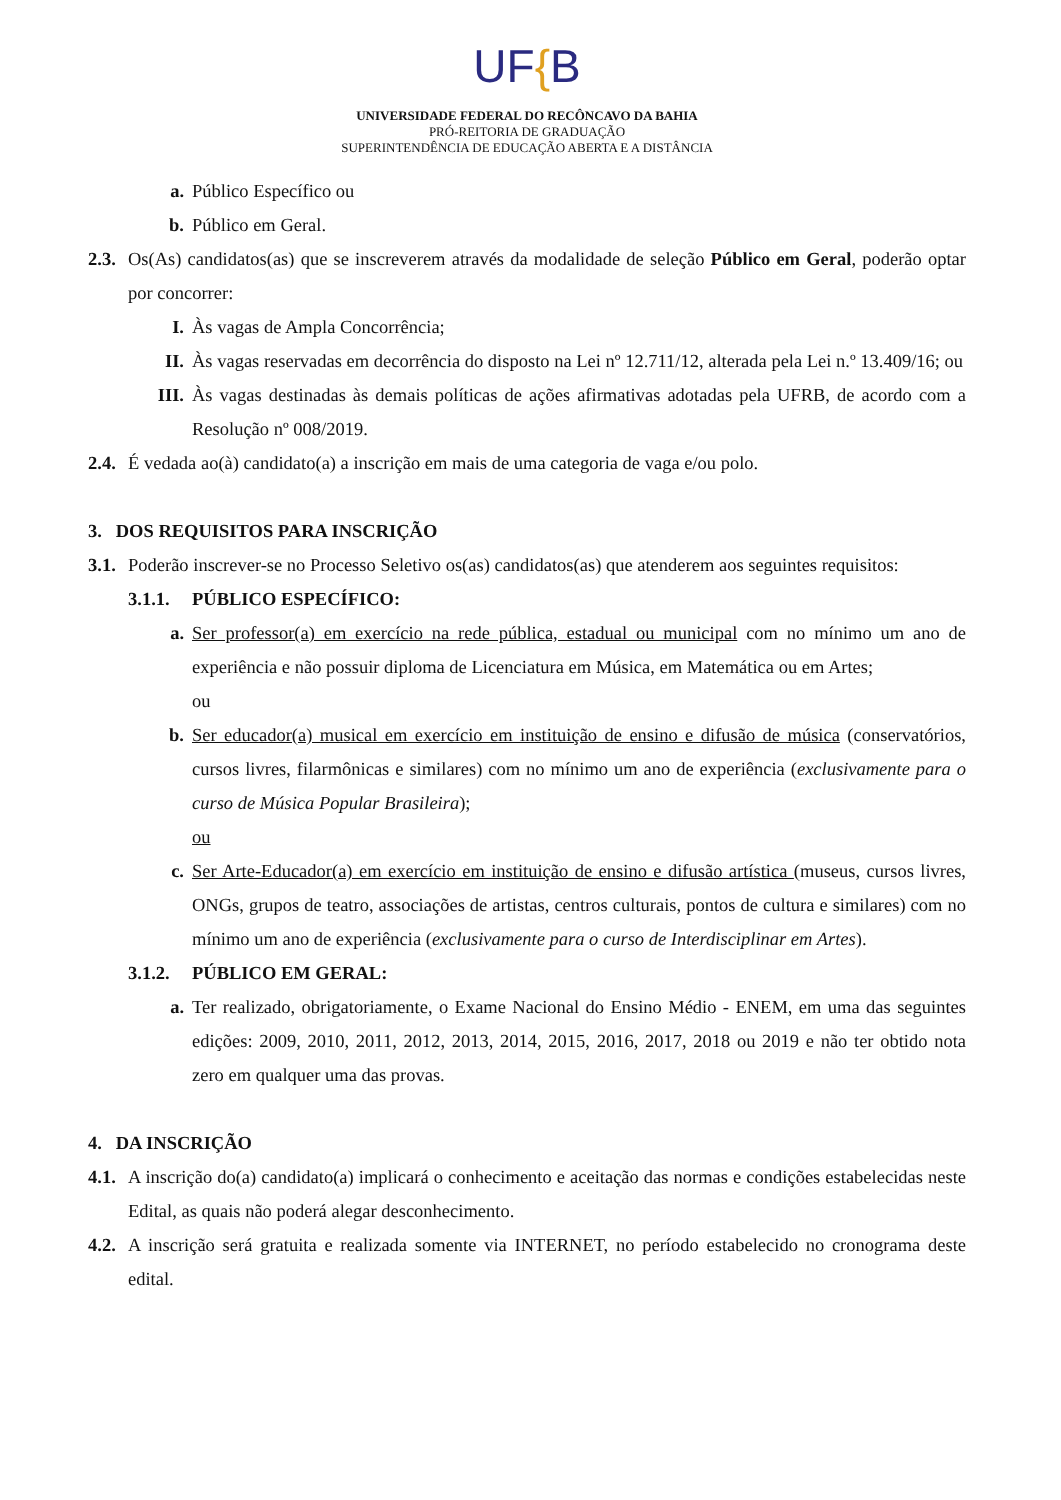UF{B
UNIVERSIDADE FEDERAL DO RECÔNCAVO DA BAHIA
PRÓ-REITORIA DE GRADUAÇÃO
SUPERINTENDÊNCIA DE EDUCAÇÃO ABERTA E A DISTÂNCIA
a. Público Específico ou
b. Público em Geral.
2.3.
Os(As) candidatos(as) que se inscreverem através da modalidade de seleção Público em Geral, poderão optar por concorrer:
I. Às vagas de Ampla Concorrência;
II. Às vagas reservadas em decorrência do disposto na Lei nº 12.711/12, alterada pela Lei n.º 13.409/16; ou
III. Às vagas destinadas às demais políticas de ações afirmativas adotadas pela UFRB, de acordo com a Resolução nº 008/2019.
2.4.
É vedada ao(à) candidato(a) a inscrição em mais de uma categoria de vaga e/ou polo.
3. DOS REQUISITOS PARA INSCRIÇÃO
3.1.
Poderão inscrever-se no Processo Seletivo os(as) candidatos(as) que atenderem aos seguintes requisitos:
3.1.1.
PÚBLICO ESPECÍFICO:
a. Ser professor(a) em exercício na rede pública, estadual ou municipal com no mínimo um ano de experiência e não possuir diploma de Licenciatura em Música, em Matemática ou em Artes;
ou
b. Ser educador(a) musical em exercício em instituição de ensino e difusão de música (conservatórios, cursos livres, filarmônicas e similares) com no mínimo um ano de experiência (exclusivamente para o curso de Música Popular Brasileira);
ou
c. Ser Arte-Educador(a) em exercício em instituição de ensino e difusão artística (museus, cursos livres, ONGs, grupos de teatro, associações de artistas, centros culturais, pontos de cultura e similares) com no mínimo um ano de experiência (exclusivamente para o curso de Interdisciplinar em Artes).
3.1.2.
PÚBLICO EM GERAL:
a. Ter realizado, obrigatoriamente, o Exame Nacional do Ensino Médio - ENEM, em uma das seguintes edições: 2009, 2010, 2011, 2012, 2013, 2014, 2015, 2016, 2017, 2018 ou 2019 e não ter obtido nota zero em qualquer uma das provas.
4. DA INSCRIÇÃO
4.1.
A inscrição do(a) candidato(a) implicará o conhecimento e aceitação das normas e condições estabelecidas neste Edital, as quais não poderá alegar desconhecimento.
4.2.
A inscrição será gratuita e realizada somente via INTERNET, no período estabelecido no cronograma deste edital.